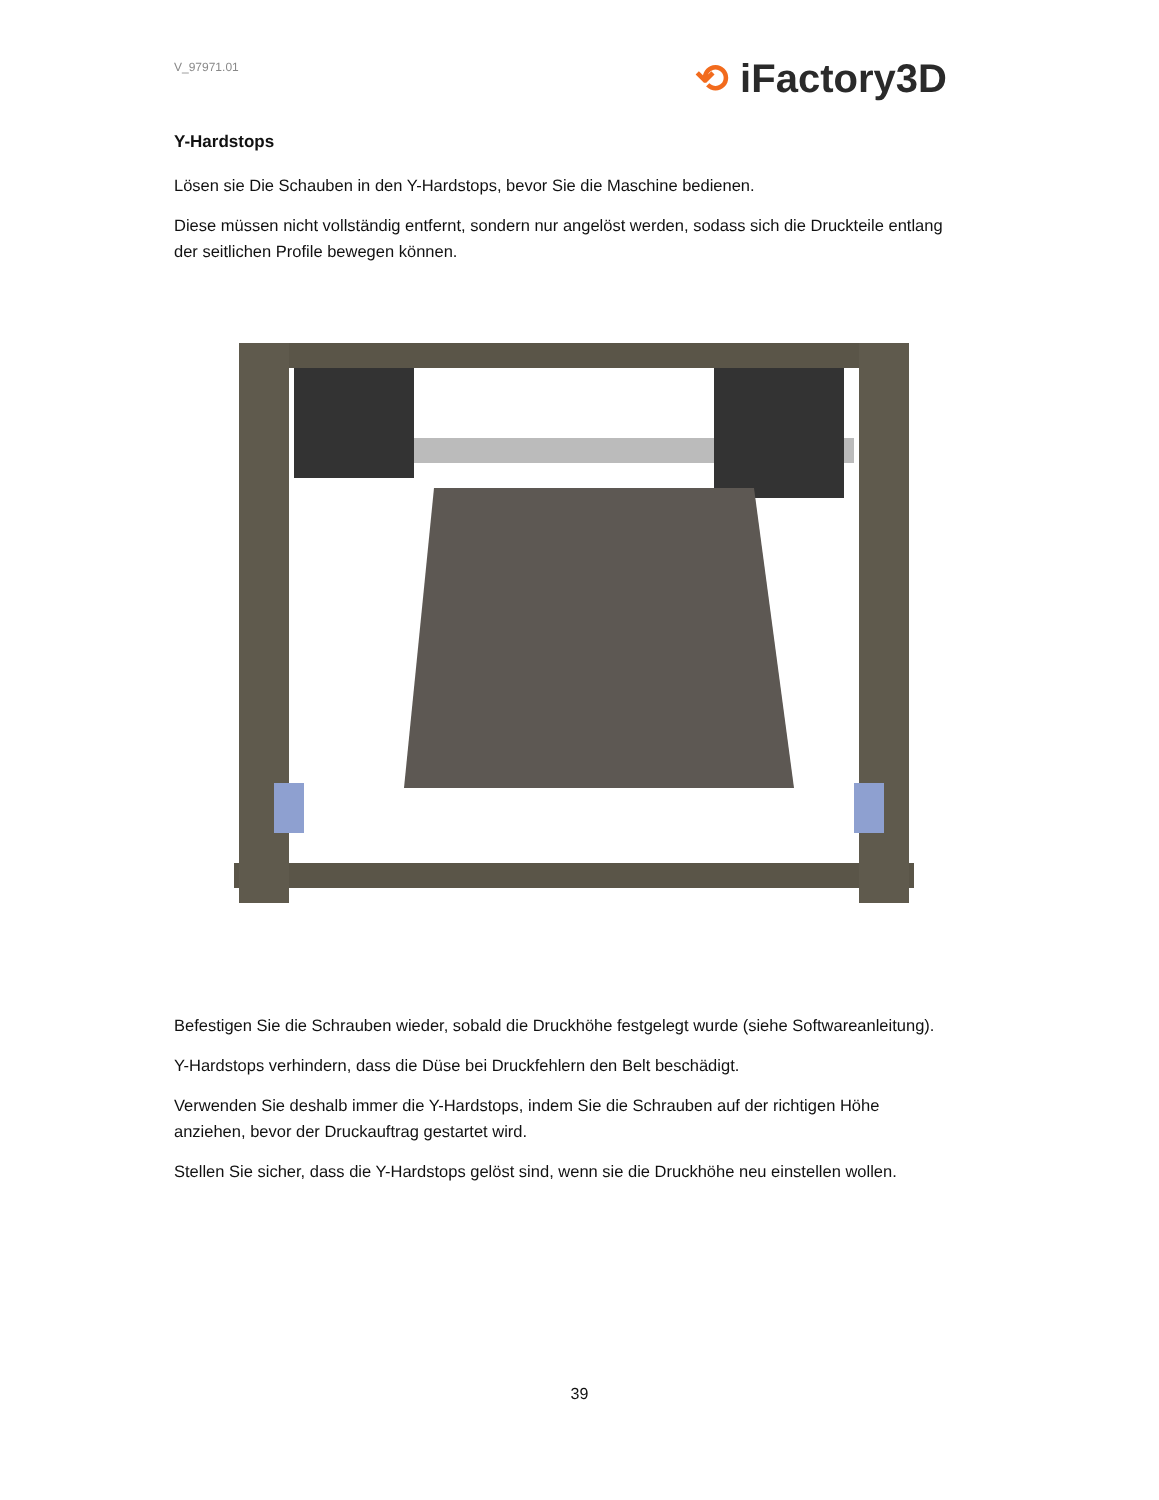⟲ iFactory3D
V_97971.01
Y-Hardstops
Lösen sie Die Schauben in den Y-Hardstops, bevor Sie die Maschine bedienen.
Diese müssen nicht vollständig entfernt, sondern nur angelöst werden, sodass sich die Druckteile entlang der seitlichen Profile bewegen können.
Befestigen Sie die Schrauben wieder, sobald die Druckhöhe festgelegt wurde (siehe Softwareanleitung).
Y-Hardstops verhindern, dass die Düse bei Druckfehlern den Belt beschädigt.
Verwenden Sie deshalb immer die Y-Hardstops, indem Sie die Schrauben auf der richtigen Höhe anziehen, bevor der Druckauftrag gestartet wird.
Stellen Sie sicher, dass die Y-Hardstops gelöst sind, wenn sie die Druckhöhe neu einstellen wollen.
39